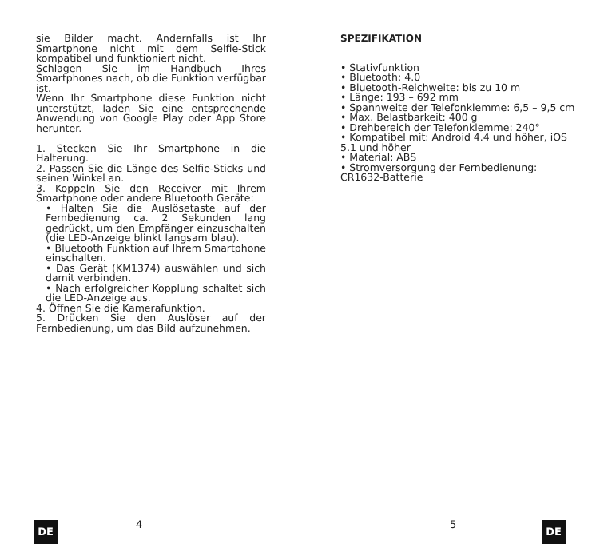sie Bilder macht. Andernfalls ist Ihr Smartphone nicht mit dem Selfie-Stick kompatibel und funktioniert nicht.
Schlagen Sie im Handbuch Ihres Smartphones nach, ob die Funktion verfügbar ist.
Wenn Ihr Smartphone diese Funktion nicht unterstützt, laden Sie eine entsprechende Anwendung von Google Play oder App Store herunter.
1. Stecken Sie Ihr Smartphone in die Halterung.
2. Passen Sie die Länge des Selfie-Sticks und seinen Winkel an.
3. Koppeln Sie den Receiver mit Ihrem Smartphone oder andere Bluetooth Geräte:
• Halten Sie die Auslösetaste auf der Fernbedienung ca. 2 Sekunden lang gedrückt, um den Empfänger einzuschalten (die LED-Anzeige blinkt langsam blau).
• Bluetooth Funktion auf Ihrem Smartphone einschalten.
• Das Gerät (KM1374) auswählen und sich damit verbinden.
• Nach erfolgreicher Kopplung schaltet sich die LED-Anzeige aus.
4. Öffnen Sie die Kamerafunktion.
5. Drücken Sie den Auslöser auf der Fernbedienung, um das Bild aufzunehmen.
DE 4
SPEZIFIKATION
• Stativfunktion
• Bluetooth: 4.0
• Bluetooth-Reichweite: bis zu 10 m
• Länge: 193 – 692 mm
• Spannweite der Telefonklemme: 6,5 – 9,5 cm
• Max. Belastbarkeit: 400 g
• Drehbereich der Telefonklemme: 240°
• Kompatibel mit: Android 4.4 und höher, iOS 5.1 und höher
• Material: ABS
• Stromversorgung der Fernbedienung: CR1632-Batterie
5 DE